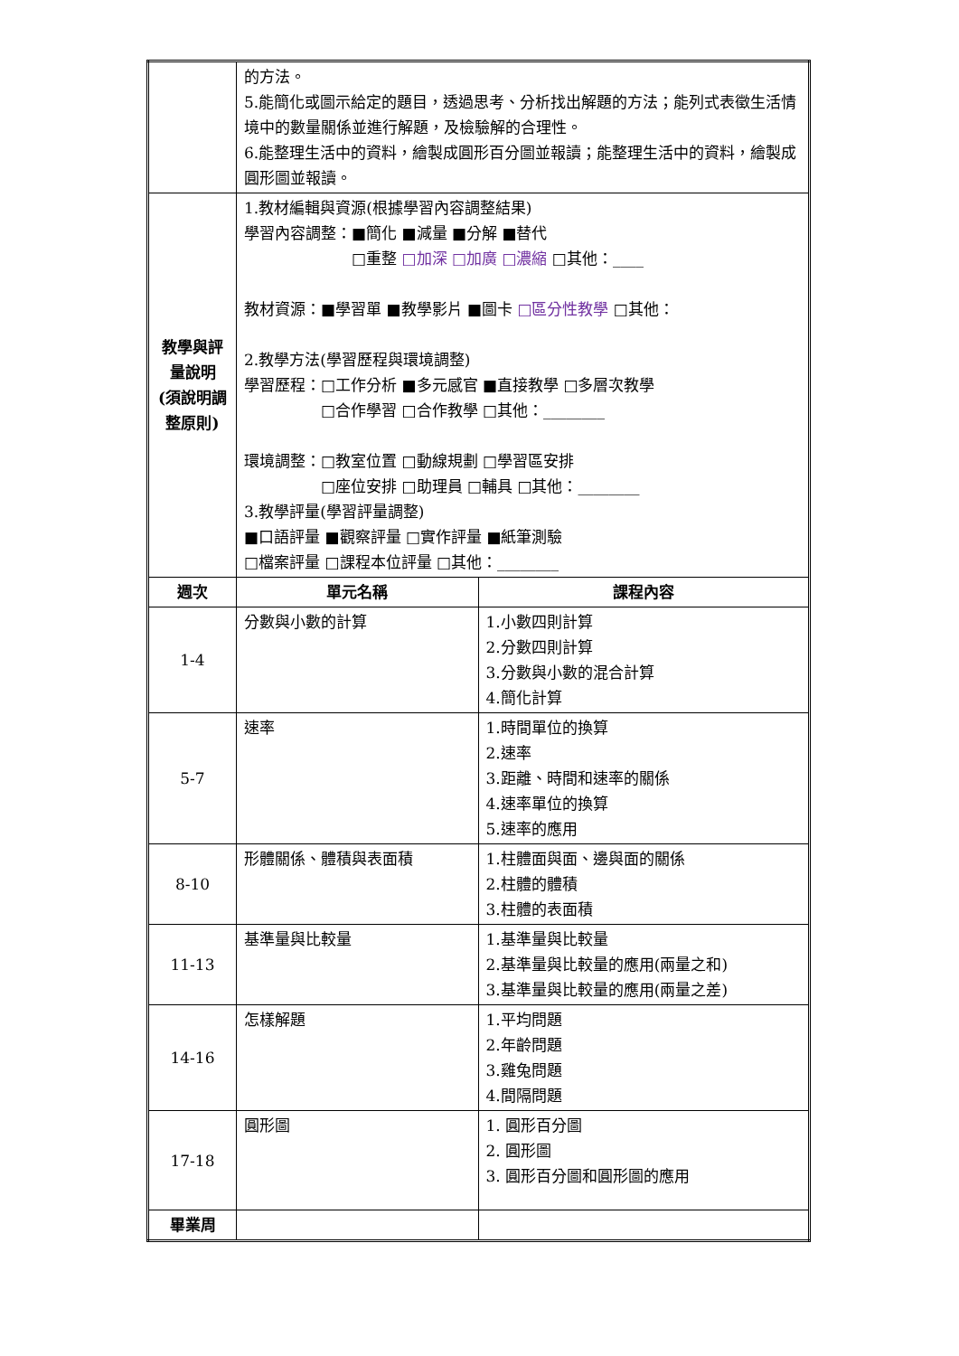| | 的方法。 5.能簡化或圖示給定的題目，透過思考、分析找出解題的方法；能列式表徵生活情境中的數量關係並進行解題，及檢驗解的合理性。 6.能整理生活中的資料，繪製成圓形百分圖並報讀；能整理生活中的資料，繪製成圓形圖並報讀。 | |
| 教學與評量說明 (須說明調整原則) | 1.教材編輯與資源(根據學習內容調整結果) 學習內容調整：■簡化 ■減量 ■分解 ■替代 □重整 □加深 □加廣 □濃縮 □其他：____ 教材資源：■學習單 ■教學影片 ■圖卡 □區分性教學 □其他： 2.教學方法(學習歷程與環境調整) 學習歷程：□工作分析 ■多元感官 ■直接教學 □多層次教學 □合作學習 □合作教學 □其他：________ 環境調整：□教室位置 □動線規劃 □學習區安排 □座位安排 □助理員 □輔具 □其他：________ 3.教學評量(學習評量調整) ■口語評量 ■觀察評量 □實作評量 ■紙筆測驗 □檔案評量 □課程本位評量 □其他：________ | |
| 週次 | 單元名稱 | 課程內容 |
| 1-4 | 分數與小數的計算 | 1.小數四則計算 2.分數四則計算 3.分數與小數的混合計算 4.簡化計算 |
| 5-7 | 速率 | 1.時間單位的換算 2.速率 3.距離、時間和速率的關係 4.速率單位的換算 5.速率的應用 |
| 8-10 | 形體關係、體積與表面積 | 1.柱體面與面、邊與面的關係 2.柱體的體積 3.柱體的表面積 |
| 11-13 | 基準量與比較量 | 1.基準量與比較量 2.基準量與比較量的應用(兩量之和) 3.基準量與比較量的應用(兩量之差) |
| 14-16 | 怎樣解題 | 1.平均問題 2.年齡問題 3.雞兔問題 4.間隔問題 |
| 17-18 | 圓形圖 | 1. 圓形百分圖 2. 圓形圖 3. 圓形百分圖和圓形圖的應用 |
| 畢業周 | | |